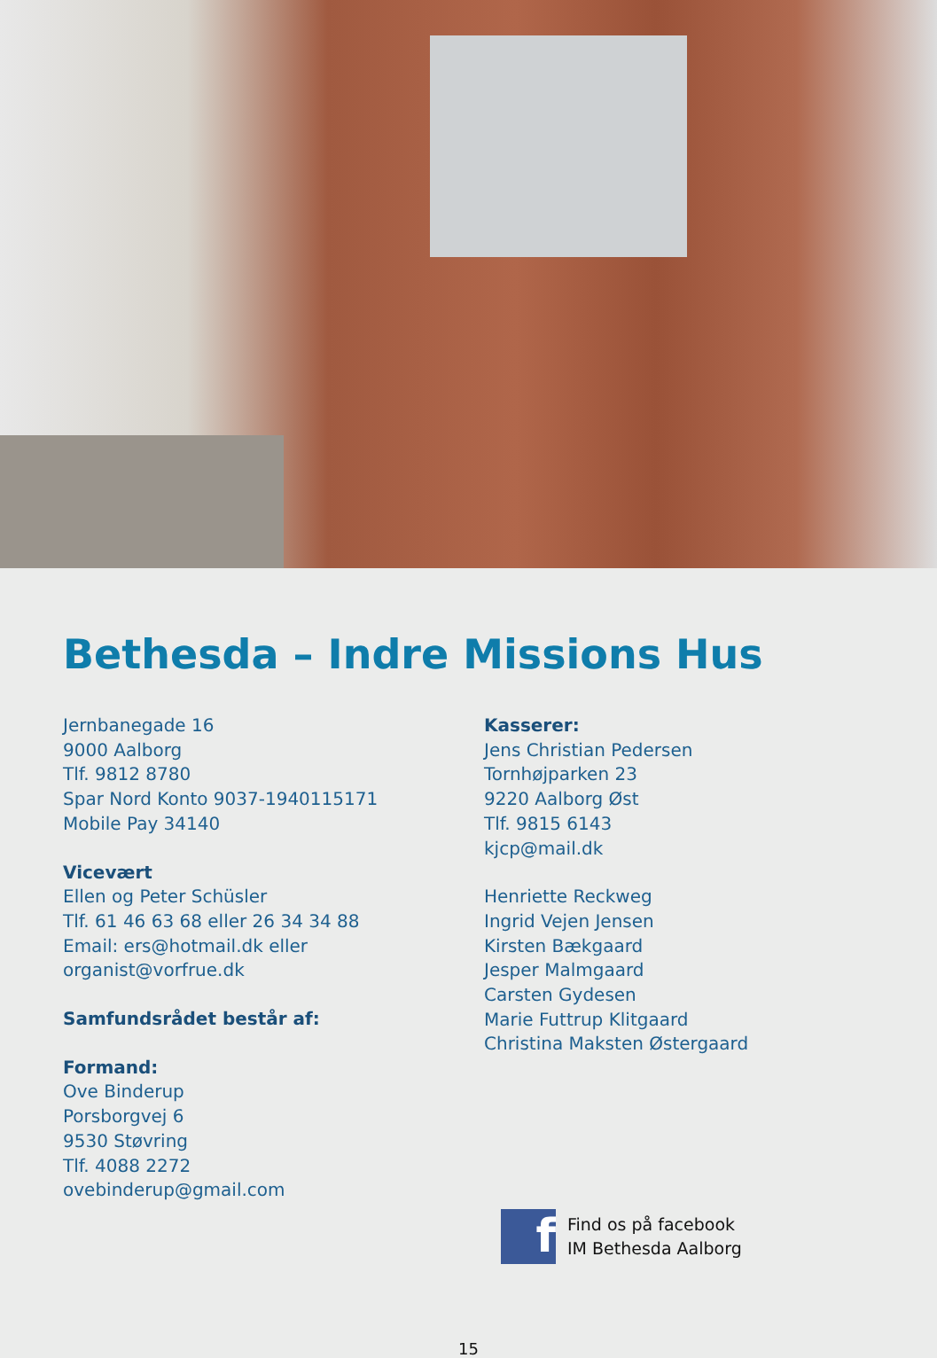Bethesda – Indre Missions Hus
Jernbanegade 16
9000 Aalborg
Tlf. 9812 8780
Spar Nord Konto 9037-1940115171
Mobile Pay 34140
Vicevært
Ellen og Peter Schüsler
Tlf. 61 46 63 68 eller 26 34 34 88
Email: ers@hotmail.dk eller
organist@vorfrue.dk
Samfundsrådet består af:
Formand:
Ove Binderup
Porsborgvej 6
9530 Støvring
Tlf. 4088 2272
ovebinderup@gmail.com
Kasserer:
Jens Christian Pedersen
Tornhøjparken 23
9220 Aalborg Øst
Tlf. 9815 6143
kjcp@mail.dk
Henriette Reckweg
Ingrid Vejen Jensen
Kirsten Bækgaard
Jesper Malmgaard
Carsten Gydesen
Marie Futtrup Klitgaard
Christina Maksten Østergaard
f
Find os på facebook
IM Bethesda Aalborg
15